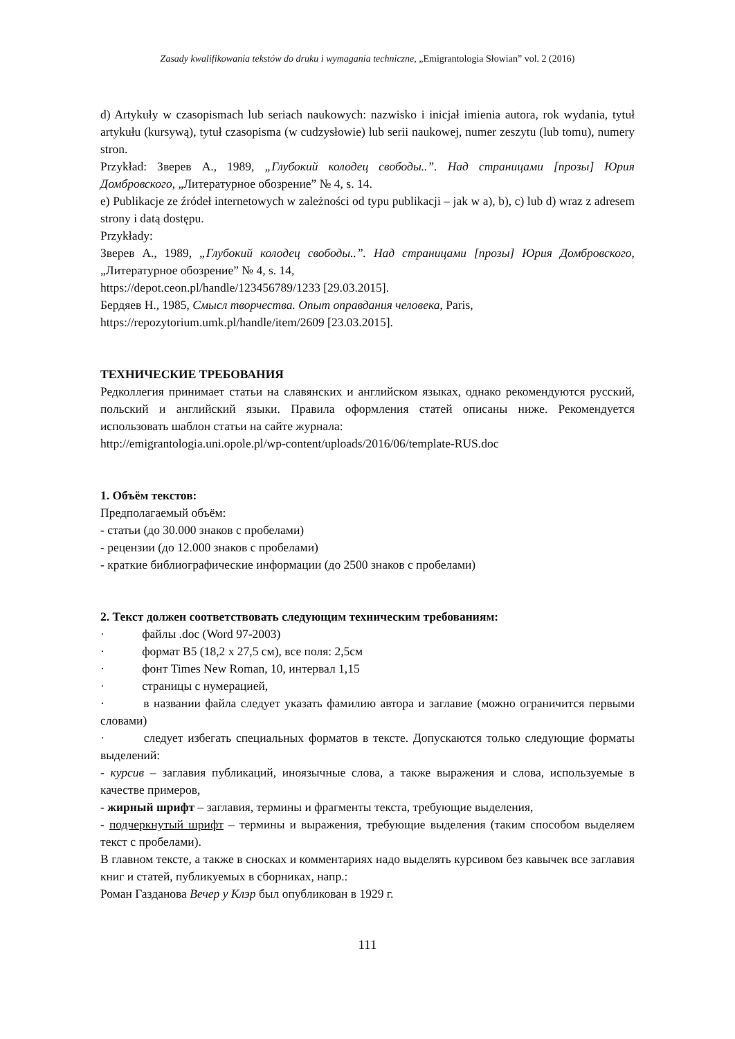Zasady kwalifikowania tekstów do druku i wymagania techniczne, „Emigrantologia Słowian” vol. 2 (2016)
d) Artykuły w czasopismach lub seriach naukowych: nazwisko i inicjał imienia autora, rok wydania, tytuł artykułu (kursywą), tytuł czasopisma (w cudzysłowie) lub serii naukowej, numer zeszytu (lub tomu), numery stron.
Przykład: Зверев А., 1989, „Глубокий колодец свободы..”. Над страницами [прозы] Юрия Домбровского, „Литературное обозрение” № 4, s. 14.
e) Publikacje ze źródeł internetowych w zależności od typu publikacji – jak w a), b), c) lub d) wraz z adresem strony i datą dostępu.
Przykłady:
Зверев А., 1989, „Глубокий колодец свободы..”. Над страницами [прозы] Юрия Домбровского, „Литературное обозрение” № 4, s. 14,
https://depot.ceon.pl/handle/123456789/1233 [29.03.2015].
Бердяев Н., 1985, Смысл творчества. Опыт оправдания человека, Paris,
https://repozytorium.umk.pl/handle/item/2609 [23.03.2015].
ТЕХНИЧЕСКИЕ ТРЕБОВАНИЯ
Редколлегия принимает статьи на славянских и английском языках, однако рекомендуются русский, польский и английский языки. Правила оформления статей описаны ниже. Рекомендуется использовать шаблон статьи на сайте журнала:
http://emigrantologia.uni.opole.pl/wp-content/uploads/2016/06/template-RUS.doc
1. Объём текстов:
Предполагаемый объём:
- статьи (до 30.000 знаков с пробелами)
- рецензии (до 12.000 знаков с пробелами)
- краткие библиографические информации (до 2500 знаков с пробелами)
2. Текст должен соответствовать следующим техническим требованиям:
· файлы .doc (Word 97-2003)
· формат B5 (18,2 x 27,5 см), все поля: 2,5см
· фонт Times New Roman, 10, интервал 1,15
· страницы с нумерацией,
· в названии файла следует указать фамилию автора и заглавие (можно ограничится первыми словами)
· следует избегать специальных форматов в тексте. Допускаются только следующие форматы выделений:
- курсив – заглавия публикаций, иноязычные слова, а также выражения и слова, используемые в качестве примеров,
- жирный шрифт – заглавия, термины и фрагменты текста, требующие выделения,
- подчеркнутый шрифт – термины и выражения, требующие выделения (таким способом выделяем текст с пробелами).
В главном тексте, а также в сносках и комментариях надо выделять курсивом без кавычек все заглавия книг и статей, публикуемых в сборниках, напр.:
Роман Газданова Вечер у Клэр был опубликован в 1929 г.
111